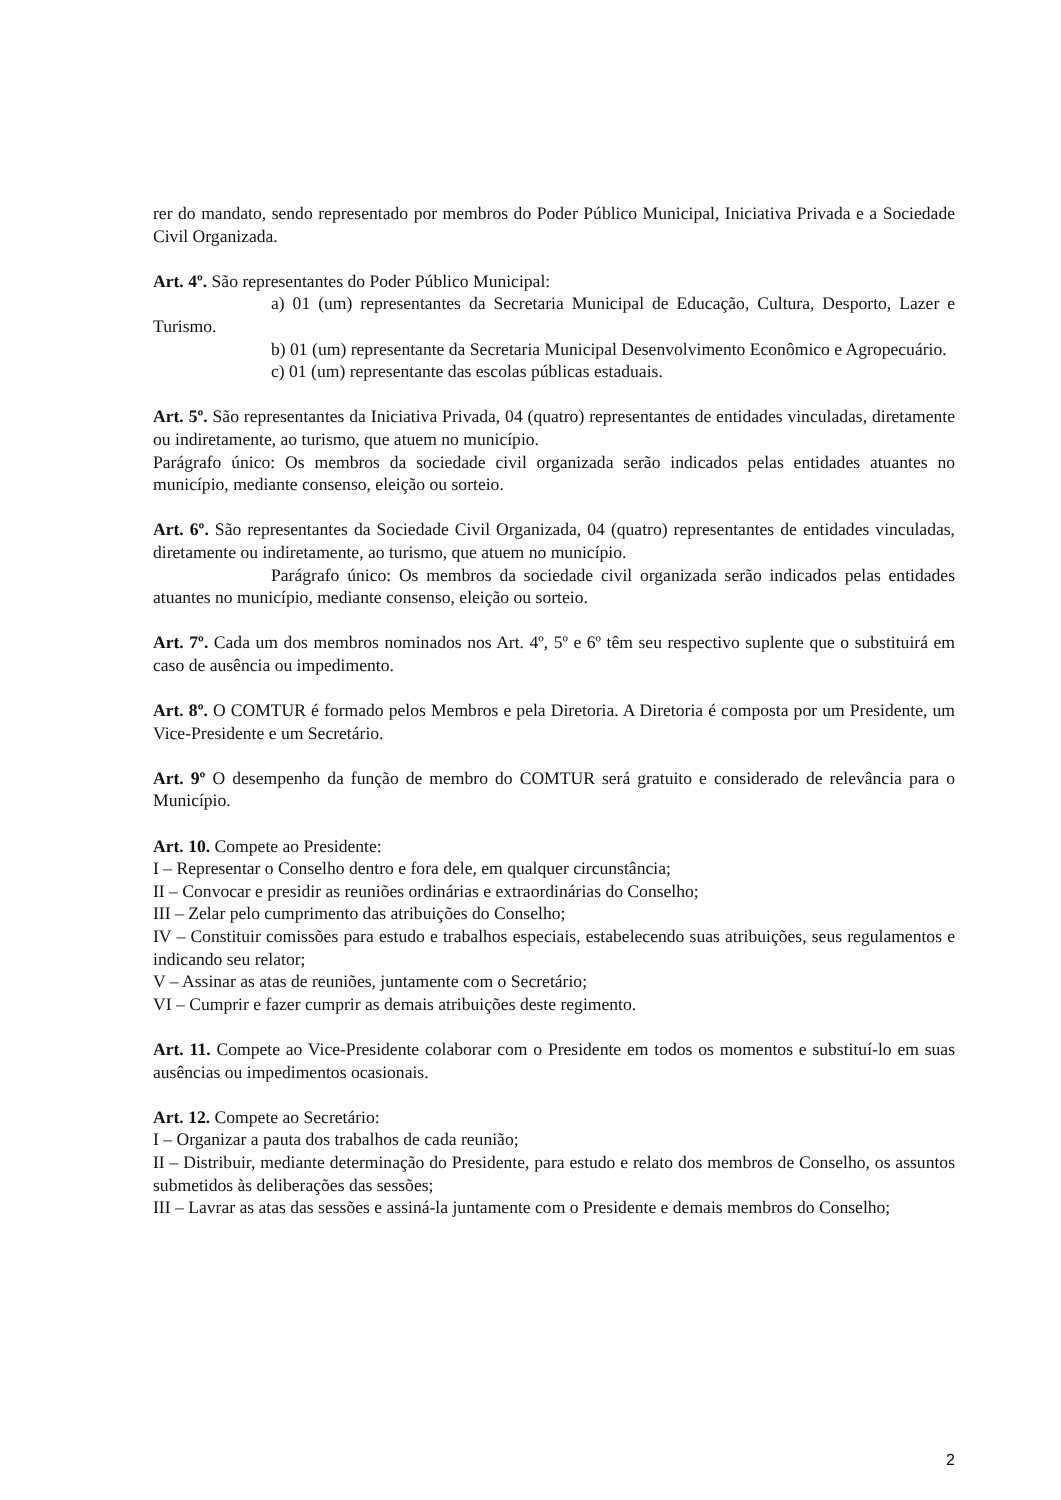rer do mandato, sendo representado por membros do Poder Público Municipal, Iniciativa Privada e a Sociedade Civil Organizada.
Art. 4º. São representantes do Poder Público Municipal:
a) 01 (um) representantes da Secretaria Municipal de Educação, Cultura, Desporto, Lazer e Turismo.
b) 01 (um) representante da Secretaria Municipal Desenvolvimento Econômico e Agropecuário.
c) 01 (um) representante das escolas públicas estaduais.
Art. 5º. São representantes da Iniciativa Privada, 04 (quatro) representantes de entidades vinculadas, diretamente ou indiretamente, ao turismo, que atuem no município.
Parágrafo único: Os membros da sociedade civil organizada serão indicados pelas entidades atuantes no município, mediante consenso, eleição ou sorteio.
Art. 6º. São representantes da Sociedade Civil Organizada, 04 (quatro) representantes de entidades vinculadas, diretamente ou indiretamente, ao turismo, que atuem no município.
Parágrafo único: Os membros da sociedade civil organizada serão indicados pelas entidades atuantes no município, mediante consenso, eleição ou sorteio.
Art. 7º. Cada um dos membros nominados nos Art. 4º, 5º e 6º têm seu respectivo suplente que o substituirá em caso de ausência ou impedimento.
Art. 8º. O COMTUR é formado pelos Membros e pela Diretoria. A Diretoria é composta por um Presidente, um Vice-Presidente e um Secretário.
Art. 9º O desempenho da função de membro do COMTUR será gratuito e considerado de relevância para o Município.
Art. 10. Compete ao Presidente:
I – Representar o Conselho dentro e fora dele, em qualquer circunstância;
II – Convocar e presidir as reuniões ordinárias e extraordinárias do Conselho;
III – Zelar pelo cumprimento das atribuições do Conselho;
IV – Constituir comissões para estudo e trabalhos especiais, estabelecendo suas atribuições, seus regulamentos e indicando seu relator;
V – Assinar as atas de reuniões, juntamente com o Secretário;
VI – Cumprir e fazer cumprir as demais atribuições deste regimento.
Art. 11. Compete ao Vice-Presidente colaborar com o Presidente em todos os momentos e substituí-lo em suas ausências ou impedimentos ocasionais.
Art. 12. Compete ao Secretário:
I – Organizar a pauta dos trabalhos de cada reunião;
II – Distribuir, mediante determinação do Presidente, para estudo e relato dos membros de Conselho, os assuntos submetidos às deliberações das sessões;
III – Lavrar as atas das sessões e assiná-la juntamente com o Presidente e demais membros do Conselho;
2